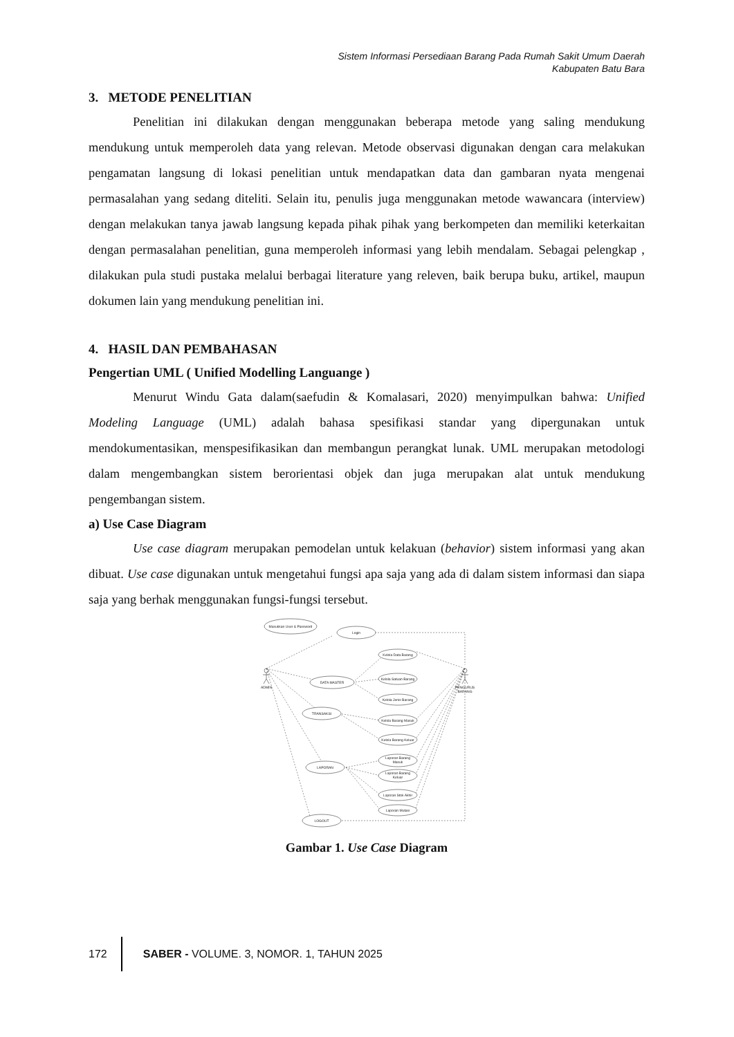Sistem Informasi Persediaan Barang Pada Rumah Sakit Umum Daerah
Kabupaten Batu Bara
3. METODE PENELITIAN
Penelitian ini dilakukan dengan menggunakan beberapa metode yang saling mendukung mendukung untuk memperoleh data yang relevan. Metode observasi digunakan dengan cara melakukan pengamatan langsung di lokasi penelitian untuk mendapatkan data dan gambaran nyata mengenai permasalahan yang sedang diteliti. Selain itu, penulis juga menggunakan metode wawancara (interview) dengan melakukan tanya jawab langsung kepada pihak pihak yang berkompeten dan memiliki keterkaitan dengan permasalahan penelitian, guna memperoleh informasi yang lebih mendalam. Sebagai pelengkap , dilakukan pula studi pustaka melalui berbagai literature yang releven, baik berupa buku, artikel, maupun dokumen lain yang mendukung penelitian ini.
4. HASIL DAN PEMBAHASAN
Pengertian UML ( Unified Modelling Languange )
Menurut Windu Gata dalam(saefudin & Komalasari, 2020) menyimpulkan bahwa: Unified Modeling Language (UML) adalah bahasa spesifikasi standar yang dipergunakan untuk mendokumentasikan, menspesifikasikan dan membangun perangkat lunak. UML merupakan metodologi dalam mengembangkan sistem berorientasi objek dan juga merupakan alat untuk mendukung pengembangan sistem.
a) Use Case Diagram
Use case diagram merupakan pemodelan untuk kelakuan (behavior) sistem informasi yang akan dibuat. Use case digunakan untuk mengetahui fungsi apa saja yang ada di dalam sistem informasi dan siapa saja yang berhak menggunakan fungsi-fungsi tersebut.
Masukkan User & Password
Login
DATA MASTER
TRANSAKSI
LAPORAN
LOGOUT
Kelola Data Barang
Kelola Satuan Barang
Kelola Jenis Barang
Kelola Barang Masuk
Kelola Barang Keluar
Laporan Barang
Masuk
Laporan Barang
Keluar
Laporan Stok Akhir
Laporan Mutasi
ADMIN
PENGURUS
BARANG
Gambar 1. Use Case Diagram
172
SABER - VOLUME. 3, NOMOR. 1, TAHUN 2025